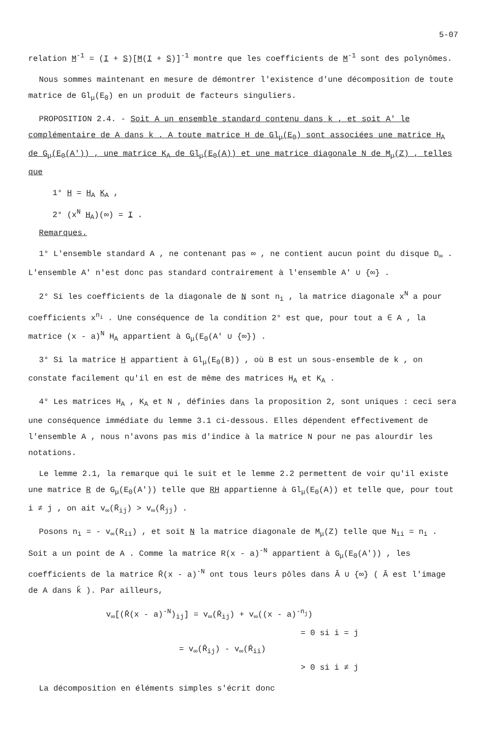5-07
relation M<sup>-1</sup> = (I + S)[M(I + S)]<sup>-1</sup> montre que les coefficients de M<sup>-1</sup> sont des polynômes.
Nous sommes maintenant en mesure de démontrer l'existence d'une décomposition de toute matrice de Gl<sub>μ</sub>(E<sub>0</sub>) en un produit de facteurs singuliers.
PROPOSITION 2.4. - Soit A un ensemble standard contenu dans k , et soit A' le complémentaire de A dans k . A toute matrice H de Gl<sub>μ</sub>(E<sub>0</sub>) sont associées une matrice H<sub>A</sub> de G<sub>μ</sub>(E<sub>0</sub>(A')) , une matrice K<sub>A</sub> de Gl<sub>μ</sub>(E<sub>0</sub>(A)) et une matrice diagonale N de M<sub>μ</sub>(Z) , telles que
1° H = H<sub>A</sub> K<sub>A</sub> ,
2° (x<sup>N</sup> H<sub>A</sub>)(∞) = I .
Remarques.
1° L'ensemble standard A , ne contenant pas ∞ , ne contient aucun point du disque D<sub>∞</sub> . L'ensemble A' n'est donc pas standard contrairement à l'ensemble A' ∪ {∞} .
2° Si les coefficients de la diagonale de N sont n<sub>i</sub> , la matrice diagonale x<sup>N</sup> a pour coefficients x<sup>n<sub>i</sub></sup> . Une conséquence de la condition 2° est que, pour tout a ∈ A , la matrice (x - a)<sup>N</sup> H<sub>A</sub> appartient à G<sub>μ</sub>(E<sub>0</sub>(A' ∪ {∞}) .
3° Si la matrice H appartient à Gl<sub>μ</sub>(E<sub>0</sub>(B)) , où B est un sous-ensemble de k , on constate facilement qu'il en est de même des matrices H<sub>A</sub> et K<sub>A</sub> .
4° Les matrices H<sub>A</sub> , K<sub>A</sub> et N , définies dans la proposition 2, sont uniques : ceci sera une conséquence immédiate du lemme 3.1 ci-dessous. Elles dépendent effectivement de l'ensemble A , nous n'avons pas mis d'indice à la matrice N pour ne pas alourdir les notations.
Le lemme 2.1, la remarque qui le suit et le lemme 2.2 permettent de voir qu'il existe une matrice R de G<sub>μ</sub>(E<sub>0</sub>(A')) telle que RH appartienne à Gl<sub>μ</sub>(E<sub>0</sub>(A)) et telle que, pour tout i ≠ j , on ait v<sub>∞</sub>(R̄<sub>ij</sub>) > v<sub>∞</sub>(R̄<sub>jj</sub>) .
Posons n<sub>i</sub> = - v<sub>∞</sub>(R<sub>ii</sub>) , et soit N la matrice diagonale de M<sub>μ</sub>(Z) telle que N<sub>ii</sub> = n<sub>i</sub> . Soit a un point de A . Comme la matrice R(x - a)<sup>-N</sup> appartient à G<sub>μ</sub>(E<sub>0</sub>(A')) , les coefficients de la matrice R̄(x - a)<sup>-N</sup> ont tous leurs pôles dans Ā ∪ {∞} ( Ā est l'image de A dans k̄ ). Par ailleurs,
v<sub>∞</sub>[(R̄(x - a)<sup>-N</sup>)<sub>ij</sub>] = v<sub>∞</sub>(R̄<sub>ij</sub>) + v<sub>∞</sub>((x - a)<sup>-n<sub>j</sub></sup>)
= 0 si i = j
= v<sub>∞</sub>(R̄<sub>ij</sub>) - v<sub>∞</sub>(R̄<sub>ii</sub>)
> 0 si i ≠ j
La décomposition en éléments simples s'écrit donc